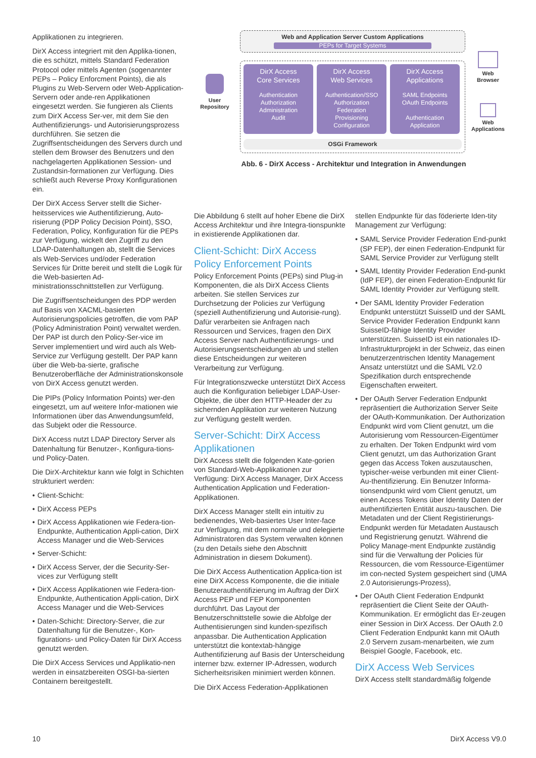Applikationen zu integrieren.
DirX Access integriert mit den Applika-tionen, die es schützt, mittels Standard Federation Protocol oder mittels Agenten (sogenannter PEPs – Policy Enforcment Points), die als Plugins zu Web-Servern oder Web-Application-Servern oder ande-ren Applikationen eingesetzt werden. Sie fungieren als Clients zum DirX Access Ser-ver, mit dem Sie den Authentifizierungs- und Autorisierungsprozess durchführen. Sie setzen die Zugriffsentscheidungen des Servers durch und stellen dem Browser des Benutzers und den nachgelagerten Applikationen Session- und Zustandsin-formationen zur Verfügung. Dies schließt auch Reverse Proxy Konfigurationen ein.
Der DirX Access Server stellt die Sicher-heitsservices wie Authentifizierung, Auto-risierung (PDP Policy Decision Point), SSO, Federation, Policy, Konfiguration für die PEPs zur Verfügung, wickelt den Zugriff zu den LDAP-Datenhaltungen ab, stellt die Services als Web-Services und/oder Federation Services für Dritte bereit und stellt die Logik für die Web-basierten Ad-ministrationsschnittstellen zur Verfügung.
Die Zugriffsentscheidungen des PDP werden auf Basis von XACML-basierten Autorisierungspolicies getroffen, die vom PAP (Policy Administration Point) verwaltet werden. Der PAP ist durch den Policy-Ser-vice im Server implementiert und wird auch als Web-Service zur Verfügung gestellt. Der PAP kann über die Web-ba-sierte, grafische Benutzeroberfläche der Administrationskonsole von DirX Access genutzt werden.
Die PIPs (Policy Information Points) wer-den eingesetzt, um auf weitere Infor-mationen wie Informationen über das Anwendungsumfeld, das Subjekt oder die Ressource.
DirX Access nutzt LDAP Directory Server als Datenhaltung für Benutzer-, Konfigura-tions- und Policy-Daten.
Die DirX-Architektur kann wie folgt in Schichten strukturiert werden:
• Client-Schicht:
• DirX Access PEPs
• DirX Access Applikationen wie Federa-tion-Endpunkte, Authentication Appli-cation, DirX Access Manager und die Web-Services
• Server-Schicht:
• DirX Access Server, der die Security-Ser-vices zur Verfügung stellt
• DirX Access Applikationen wie Federa-tion-Endpunkte, Authentication Appli-cation, DirX Access Manager und die Web-Services
• Daten-Schicht: Directory-Server, die zur Datenhaltung für die Benutzer-, Kon-figurations- und Policy-Daten für DirX Access genutzt werden.
Die DirX Access Services und Applikatio-nen werden in einsatzbereiten OSGI-ba-sierten Containern bereitgestellt.
User
Repository
Web and Application Server Custom Applications
PEPs for Target Systems
DirX Access
Core Services
Authentication
Authorization
Administration
Audit
DirX Access
Web Services
Authentication/SSO
Authorization
Federation
Provisioning
Configuration
DirX Access
Applications
SAML Endpoints
OAuth Endpoints
Authentication
Application
OSGi Framework
Web
Browser
Web
Applications
Abb. 6 - DirX Access - Architektur und Integration in Anwendungen
Die Abbildung 6 stellt auf hoher Ebene die DirX Access Architektur und ihre Integra-tionspunkte in existierende Applikationen dar.
Client-Schicht: DirX Access Policy Enforcement Points
Policy Enforcement Points (PEPs) sind Plug-in Komponenten, die als DirX Access Clients arbeiten. Sie stellen Services zur Durchsetzung der Policies zur Verfügung (speziell Authentifizierung und Autorisie-rung). Dafür verarbeiten sie Anfragen nach Ressourcen und Services, fragen den DirX Access Server nach Authentifizierungs- und Autorisierungsentscheidungen ab und stellen diese Entscheidungen zur weiteren Verarbeitung zur Verfügung.
Für Integrationszwecke unterstützt DirX Access auch die Konfiguration beliebiger LDAP-User-Objekte, die über den HTTP-Header der zu sichernden Applikation zur weiteren Nutzung zur Verfügung gestellt werden.
Server-Schicht: DirX Access Applikationen
DirX Access stellt die folgenden Kate-gorien von Standard-Web-Applikationen zur Verfügung: DirX Access Manager, DirX Access Authentication Application und Federation-Applikationen.
DirX Access Manager stellt ein intuitiv zu bedienendes, Web-basiertes User Inter-face zur Verfügung, mit dem normale und delegierte Administratoren das System verwalten können (zu den Details siehe den Abschnitt Administration in diesem Dokument).
Die DirX Access Authentication Applica-tion ist eine DirX Access Komponente, die die initiale Benutzerauthentifizierung im Auftrag der DirX Access PEP und FEP Komponenten durchführt. Das Layout der Benutzerschnittstelle sowie die Abfolge der Authentisierungen sind kunden-spezifisch anpassbar. Die Authentication Application unterstützt die kontextab-hängige Authentifizierung auf Basis der Unterscheidung interner bzw. externer IP-Adressen, wodurch Sicherheitsrisiken minimiert werden können.
Die DirX Access Federation-Applikationen
stellen Endpunkte für das föderierte Iden-tity Management zur Verfügung:
• SAML Service Provider Federation End-punkt (SP FEP), der einen Federation-Endpunkt für SAML Service Provider zur Verfügung stellt
• SAML Identity Provider Federation End-punkt (IdP FEP), der einen Federation-Endpunkt für SAML Identity Provider zur Verfügung stellt.
• Der SAML Identity Provider Federation Endpunkt unterstützt SuisseID und der SAML Service Provider Federation Endpunkt kann SuisseID-fähige Identity Provider unterstützen. SuisseID ist ein nationales ID-Infrastrukturprojekt in der Schweiz, das einen benutzerzentrischen Identity Management Ansatz unterstützt und die SAML V2.0 Spezifikation durch entsprechende Eigenschaften erweitert.
• Der OAuth Server Federation Endpunkt repräsentiert die Authorization Server Seite der OAuth-Kommunikation. Der Authorization Endpunkt wird vom Client genutzt, um die Autorisierung vom Ressourcen-Eigentümer zu erhalten. Der Token Endpunkt wird vom Client genutzt, um das Authorization Grant gegen das Access Token auszutauschen, typischer-weise verbunden mit einer Client-Au-thentifizierung. Ein Benutzer Informa-tionsendpunkt wird vom Client genutzt, um einen Access Tokens über Identity Daten der authentifizierten Entität auszu-tauschen. Die Metadaten und der Client Registirierungs-Endpunkt werden für Metadaten Austausch und Registrierung genutzt. Während die Policy Manage-ment Endpunkte zuständig sind für die Verwaltung der Policies für Ressourcen, die vom Ressource-Eigentümer im con-nected System gespeichert sind (UMA 2.0 Autorisierungs-Prozess),
• Der OAuth Client Federation Endpunkt repräsentiert die Client Seite der OAuth-Kommunikation. Er ermöglicht das Er-zeugen einer Session in DirX Access. Der OAuth 2.0 Client Federation Endpunkt kann mit OAuth 2.0 Servern zusam-menarbeiten, wie zum Beispiel Google, Facebook, etc.
DirX Access Web Services
DirX Access stellt standardmäßig folgende
10 DirX Access V9.0